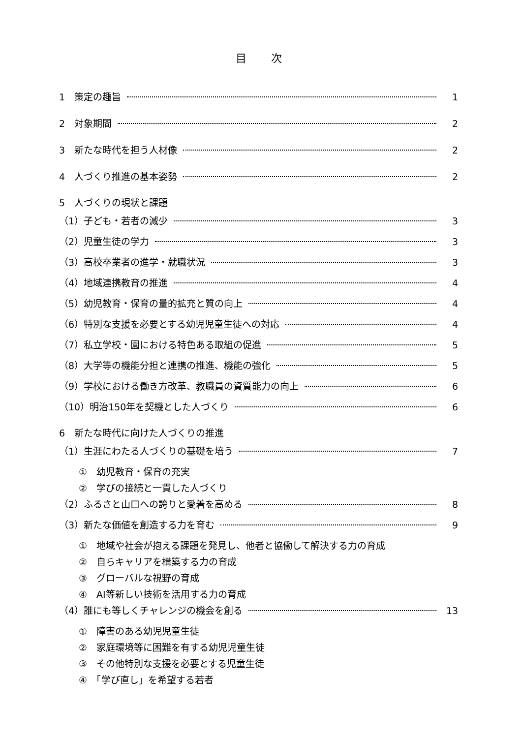目次
1　策定の趣旨 1
2　対象期間 2
3　新たな時代を担う人材像 2
4　人づくり推進の基本姿勢 2
5　人づくりの現状と課題
（1）子ども・若者の減少 3
（2）児童生徒の学力 3
（3）高校卒業者の進学・就職状況 3
（4）地域連携教育の推進 4
（5）幼児教育・保育の量的拡充と質の向上 4
（6）特別な支援を必要とする幼児児童生徒への対応 4
（7）私立学校・園における特色ある取組の促進 5
（8）大学等の機能分担と連携の推進、機能の強化 5
（9）学校における働き方改革、教職員の資質能力の向上 6
（10）明治150年を契機とした人づくり 6
6　新たな時代に向けた人づくりの推進
（1）生涯にわたる人づくりの基礎を培う 7
①　幼児教育・保育の充実
②　学びの接続と一貫した人づくり
（2）ふるさと山口への誇りと愛着を高める 8
（3）新たな価値を創造する力を育む 9
①　地域や社会が抱える課題を発見し、他者と協働して解決する力の育成
②　自らキャリアを構築する力の育成
③　グローバルな視野の育成
④　AI等新しい技術を活用する力の育成
（4）誰にも等しくチャレンジの機会を創る 13
①　障害のある幼児児童生徒
②　家庭環境等に困難を有する幼児児童生徒
③　その他特別な支援を必要とする児童生徒
④　「学び直し」を希望する若者